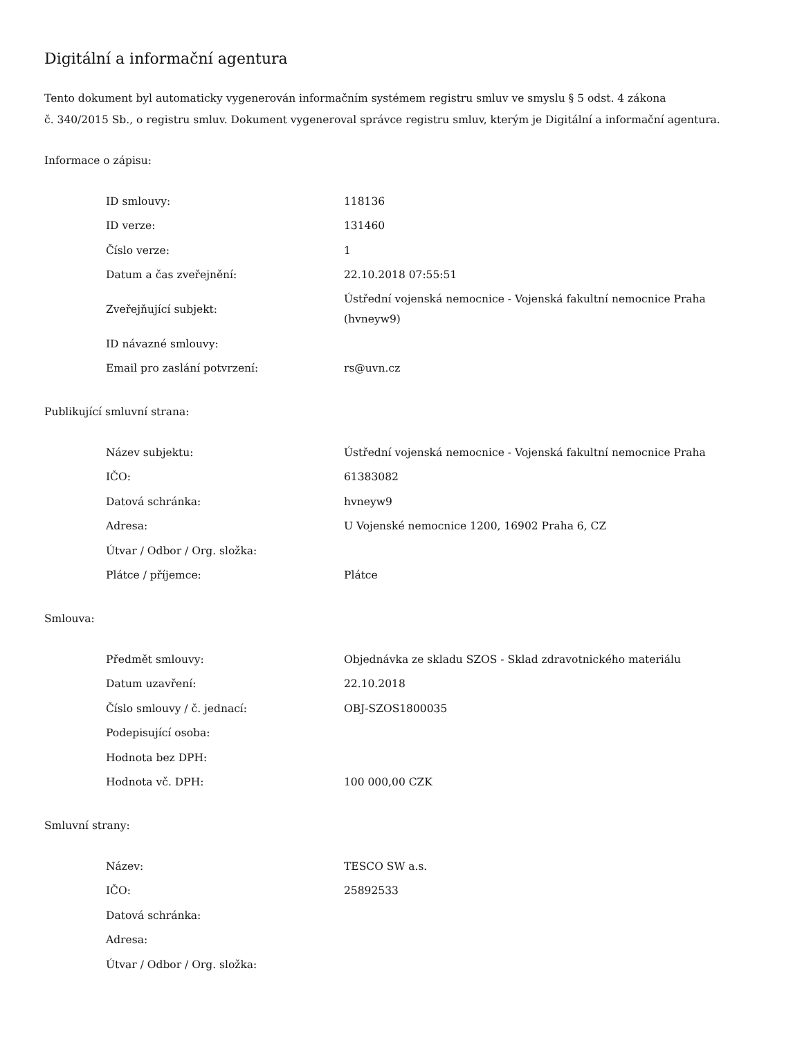Digitální a informační agentura
Tento dokument byl automaticky vygenerován informačním systémem registru smluv ve smyslu § 5 odst. 4 zákona
č. 340/2015 Sb., o registru smluv. Dokument vygeneroval správce registru smluv, kterým je Digitální a informační agentura.
Informace o zápisu:
| ID smlouvy: | 118136 |
| ID verze: | 131460 |
| Číslo verze: | 1 |
| Datum a čas zveřejnění: | 22.10.2018 07:55:51 |
| Zveřejňující subjekt: | Ústřední vojenská nemocnice - Vojenská fakultní nemocnice Praha (hvneyw9) |
| ID návazné smlouvy: | |
| Email pro zaslání potvrzení: | rs@uvn.cz |
Publikující smluvní strana:
| Název subjektu: | Ústřední vojenská nemocnice - Vojenská fakultní nemocnice Praha |
| IČO: | 61383082 |
| Datová schránka: | hvneyw9 |
| Adresa: | U Vojenské nemocnice 1200, 16902 Praha 6, CZ |
| Útvar / Odbor / Org. složka: | |
| Plátce / příjemce: | Plátce |
Smlouva:
| Předmět smlouvy: | Objednávka ze skladu SZOS - Sklad zdravotnického materiálu |
| Datum uzavření: | 22.10.2018 |
| Číslo smlouvy / č. jednací: | OBJ-SZOS1800035 |
| Podepisující osoba: | |
| Hodnota bez DPH: | |
| Hodnota vč. DPH: | 100 000,00 CZK |
Smluvní strany:
| Název: | TESCO SW a.s. |
| IČO: | 25892533 |
| Datová schránka: | |
| Adresa: | |
| Útvar / Odbor / Org. složka: | |